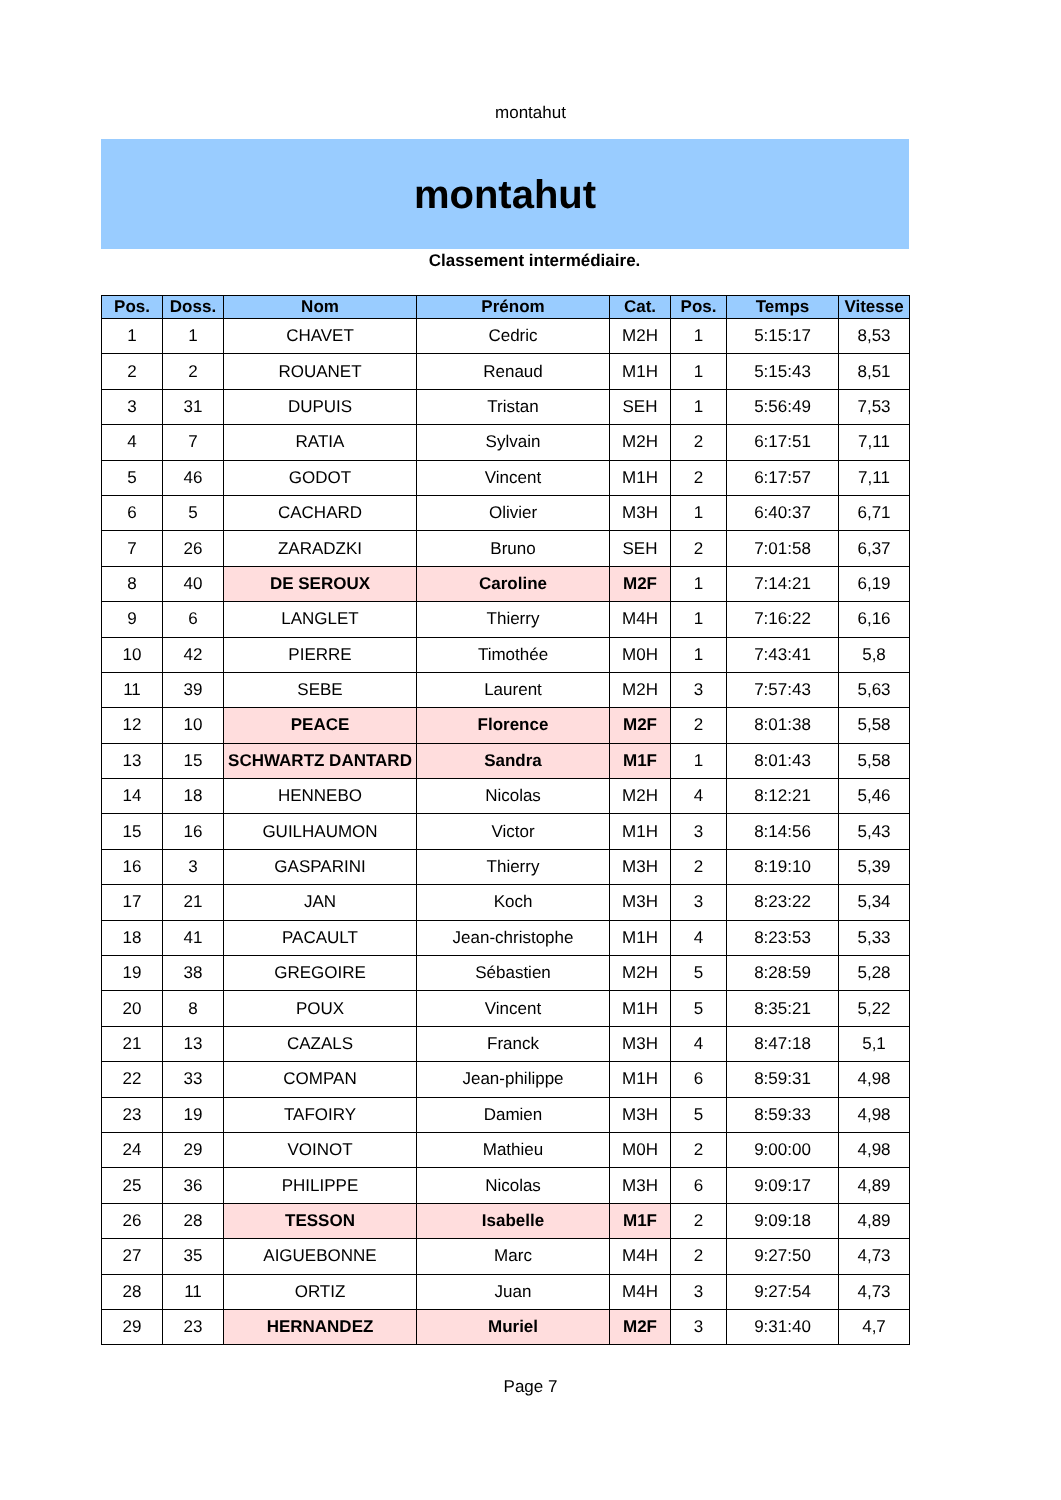montahut
montahut
Classement intermédiaire.
| Pos. | Doss. | Nom | Prénom | Cat. | Pos. | Temps | Vitesse |
| --- | --- | --- | --- | --- | --- | --- | --- |
| 1 | 1 | CHAVET | Cedric | M2H | 1 | 5:15:17 | 8,53 |
| 2 | 2 | ROUANET | Renaud | M1H | 1 | 5:15:43 | 8,51 |
| 3 | 31 | DUPUIS | Tristan | SEH | 1 | 5:56:49 | 7,53 |
| 4 | 7 | RATIA | Sylvain | M2H | 2 | 6:17:51 | 7,11 |
| 5 | 46 | GODOT | Vincent | M1H | 2 | 6:17:57 | 7,11 |
| 6 | 5 | CACHARD | Olivier | M3H | 1 | 6:40:37 | 6,71 |
| 7 | 26 | ZARADZKI | Bruno | SEH | 2 | 7:01:58 | 6,37 |
| 8 | 40 | DE SEROUX | Caroline | M2F | 1 | 7:14:21 | 6,19 |
| 9 | 6 | LANGLET | Thierry | M4H | 1 | 7:16:22 | 6,16 |
| 10 | 42 | PIERRE | Timothée | M0H | 1 | 7:43:41 | 5,8 |
| 11 | 39 | SEBE | Laurent | M2H | 3 | 7:57:43 | 5,63 |
| 12 | 10 | PEACE | Florence | M2F | 2 | 8:01:38 | 5,58 |
| 13 | 15 | SCHWARTZ DANTARD | Sandra | M1F | 1 | 8:01:43 | 5,58 |
| 14 | 18 | HENNEBO | Nicolas | M2H | 4 | 8:12:21 | 5,46 |
| 15 | 16 | GUILHAUMON | Victor | M1H | 3 | 8:14:56 | 5,43 |
| 16 | 3 | GASPARINI | Thierry | M3H | 2 | 8:19:10 | 5,39 |
| 17 | 21 | JAN | Koch | M3H | 3 | 8:23:22 | 5,34 |
| 18 | 41 | PACAULT | Jean-christophe | M1H | 4 | 8:23:53 | 5,33 |
| 19 | 38 | GREGOIRE | Sébastien | M2H | 5 | 8:28:59 | 5,28 |
| 20 | 8 | POUX | Vincent | M1H | 5 | 8:35:21 | 5,22 |
| 21 | 13 | CAZALS | Franck | M3H | 4 | 8:47:18 | 5,1 |
| 22 | 33 | COMPAN | Jean-philippe | M1H | 6 | 8:59:31 | 4,98 |
| 23 | 19 | TAFOIRY | Damien | M3H | 5 | 8:59:33 | 4,98 |
| 24 | 29 | VOINOT | Mathieu | M0H | 2 | 9:00:00 | 4,98 |
| 25 | 36 | PHILIPPE | Nicolas | M3H | 6 | 9:09:17 | 4,89 |
| 26 | 28 | TESSON | Isabelle | M1F | 2 | 9:09:18 | 4,89 |
| 27 | 35 | AIGUEBONNE | Marc | M4H | 2 | 9:27:50 | 4,73 |
| 28 | 11 | ORTIZ | Juan | M4H | 3 | 9:27:54 | 4,73 |
| 29 | 23 | HERNANDEZ | Muriel | M2F | 3 | 9:31:40 | 4,7 |
Page 7